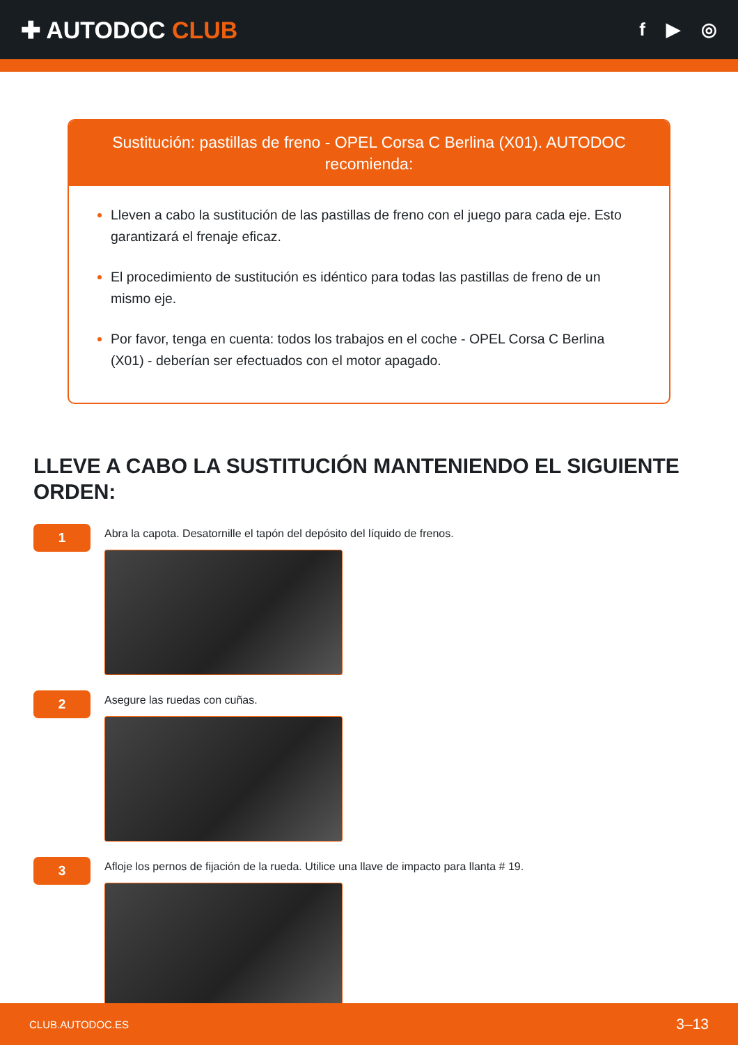✚ AUTODOC CLUB
f ▶ ◎
Sustitución: pastillas de freno - OPEL Corsa C Berlina (X01). AUTODOC recomienda:
Lleven a cabo la sustitución de las pastillas de freno con el juego para cada eje. Esto garantizará el frenaje eficaz.
El procedimiento de sustitución es idéntico para todas las pastillas de freno de un mismo eje.
Por favor, tenga en cuenta: todos los trabajos en el coche - OPEL Corsa C Berlina (X01) - deberían ser efectuados con el motor apagado.
LLEVE A CABO LA SUSTITUCIÓN MANTENIENDO EL SIGUIENTE ORDEN:
1
Abra la capota. Desatornille el tapón del depósito del líquido de frenos.
2
Asegure las ruedas con cuñas.
3
Afloje los pernos de fijación de la rueda. Utilice una llave de impacto para llanta # 19.
CLUB.AUTODOC.ES 3–13